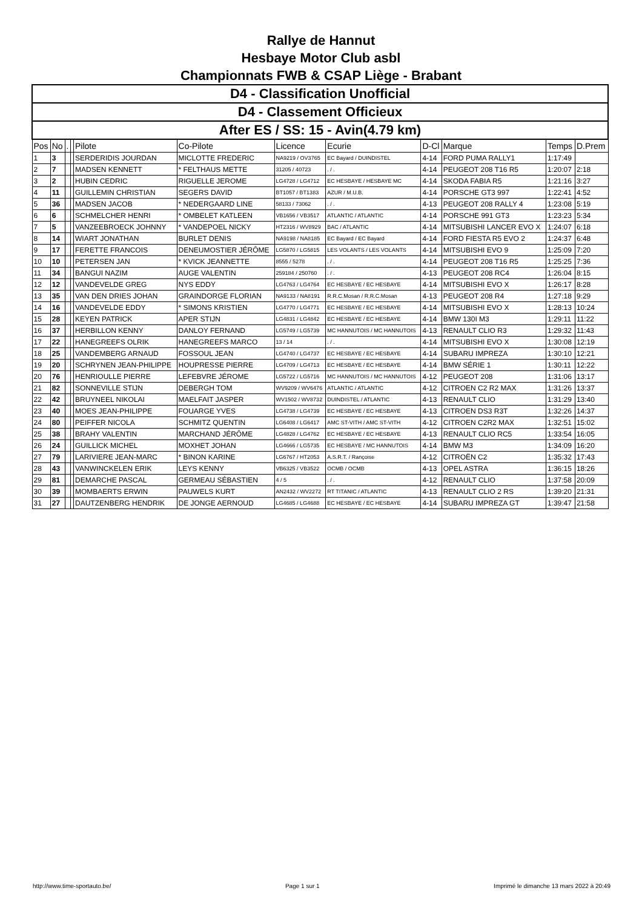Rallye de Hannut
Hesbaye Motor Club asbl
Championnats FWB & CSAP Liège - Brabant
| D4 - Classification Unofficial | | | | | | | | | | | |
| D4 - Classement Officieux | | | | | | | | | | | |
| After ES / SS: 15 - Avin(4.79 km) | | | | | | | | | | | |
| Pos | No | . | | Pilote | Co-Pilote | Licence | Ecurie | D-Cl | Marque | Temps | D.Prem |
| 1 | 3 | | | SERDERIDIS JOURDAN | MICLOTTE FREDERIC | NA9219 / OV3765 | EC Bayard / DUINDISTEL | 4-14 | FORD PUMA RALLY1 | 1:17:49 | |
| 2 | 7 | | | MADSEN KENNETT | * FELTHAUS METTE | 31205 / 40723 | . / . | 4-14 | PEUGEOT 208 T16 R5 | 1:20:07 | 2:18 |
| 3 | 2 | | | HUBIN CEDRIC | RIGUELLE JEROME | LG4728 / LG4712 | EC HESBAYE / HESBAYE MC | 4-14 | SKODA FABIA R5 | 1:21:16 | 3:27 |
| 4 | 11 | | | GUILLEMIN CHRISTIAN | SEGERS DAVID | BT1057 / BT1383 | AZUR / M.U.B. | 4-14 | PORSCHE GT3 997 | 1:22:41 | 4:52 |
| 5 | 36 | | | MADSEN JACOB | * NEDERGAARD LINE | 58133 / 73062 | . / . | 4-13 | PEUGEOT 208 RALLY 4 | 1:23:08 | 5:19 |
| 6 | 6 | | | SCHMELCHER HENRI | * OMBELET KATLEEN | VB1656 / VB3517 | ATLANTIC / ATLANTIC | 4-14 | PORSCHE 991 GT3 | 1:23:23 | 5:34 |
| 7 | 5 | | | VANZEEBROECK JOHNNY | * VANDEPOEL NICKY | HT2316 / WV8929 | BAC / ATLANTIC | 4-14 | MITSUBISHI LANCER EVO X | 1:24:07 | 6:18 |
| 8 | 14 | | | WIART JONATHAN | BURLET DENIS | NA9198 / NA8185 | EC Bayard / EC Bayard | 4-14 | FORD FIESTA R5 EVO 2 | 1:24:37 | 6:48 |
| 9 | 17 | | | FERETTE FRANCOIS | DENEUMOSTIER JÉRÔME | LG5870 / LG5815 | LES VOLANTS / LES VOLANTS | 4-14 | MITSUBISHI EVO 9 | 1:25:09 | 7:20 |
| 10 | 10 | | | PETERSEN JAN | * KVICK JEANNETTE | 8555 / 5278 | . / . | 4-14 | PEUGEOT 208 T16 R5 | 1:25:25 | 7:36 |
| 11 | 34 | | | BANGUI NAZIM | AUGE VALENTIN | 259184 / 250760 | . / . | 4-13 | PEUGEOT 208 RC4 | 1:26:04 | 8:15 |
| 12 | 12 | | | VANDEVELDE GREG | NYS EDDY | LG4763 / LG4764 | EC HESBAYE / EC HESBAYE | 4-14 | MITSUBISHI EVO X | 1:26:17 | 8:28 |
| 13 | 35 | | | VAN DEN DRIES JOHAN | GRAINDORGE FLORIAN | NA9133 / NA8191 | R.R.C.Mosan / R.R.C.Mosan | 4-13 | PEUGEOT 208 R4 | 1:27:18 | 9:29 |
| 14 | 16 | | | VANDEVELDE EDDY | * SIMONS KRISTIEN | LG4770 / LG4771 | EC HESBAYE / EC HESBAYE | 4-14 | MITSUBISHI EVO X | 1:28:13 | 10:24 |
| 15 | 28 | | | KEYEN PATRICK | APER STIJN | LG4831 / LG4842 | EC HESBAYE / EC HESBAYE | 4-14 | BMW 130I M3 | 1:29:11 | 11:22 |
| 16 | 37 | | | HERBILLON KENNY | DANLOY FERNAND | LG5749 / LG5739 | MC HANNUTOIS / MC HANNUTOIS | 4-13 | RENAULT CLIO R3 | 1:29:32 | 11:43 |
| 17 | 22 | | | HANEGREEFS OLRIK | HANEGREEFS MARCO | 13 / 14 | . / . | 4-14 | MITSUBISHI EVO X | 1:30:08 | 12:19 |
| 18 | 25 | | | VANDEMBERG ARNAUD | FOSSOUL JEAN | LG4740 / LG4737 | EC HESBAYE / EC HESBAYE | 4-14 | SUBARU IMPREZA | 1:30:10 | 12:21 |
| 19 | 20 | | | SCHRYNEN JEAN-PHILIPPE | HOUPRESSE PIERRE | LG4709 / LG4713 | EC HESBAYE / EC HESBAYE | 4-14 | BMW SÉRIE 1 | 1:30:11 | 12:22 |
| 20 | 76 | | | HENRIOULLE PIERRE | LEFEBVRE JÉROME | LG5722 / LG5716 | MC HANNUTOIS / MC HANNUTOIS | 4-12 | PEUGEOT 208 | 1:31:06 | 13:17 |
| 21 | 82 | | | SONNEVILLE STIJN | DEBERGH TOM | WV9209 / WV6476 | ATLANTIC / ATLANTIC | 4-12 | CITROEN C2 R2 MAX | 1:31:26 | 13:37 |
| 22 | 42 | | | BRUYNEEL NIKOLAI | MAELFAIT JASPER | WV1502 / WV8732 | DUINDISTEL / ATLANTIC | 4-13 | RENAULT CLIO | 1:31:29 | 13:40 |
| 23 | 40 | | | MOES JEAN-PHILIPPE | FOUARGE YVES | LG4738 / LG4739 | EC HESBAYE / EC HESBAYE | 4-13 | CITROEN DS3 R3T | 1:32:26 | 14:37 |
| 24 | 80 | | | PEIFFER NICOLA | SCHMITZ QUENTIN | LG6408 / LG6417 | AMC ST-VITH / AMC ST-VITH | 4-12 | CITROEN C2R2 MAX | 1:32:51 | 15:02 |
| 25 | 38 | | | BRAHY VALENTIN | MARCHAND JÉRÔME | LG4828 / LG4762 | EC HESBAYE / EC HESBAYE | 4-13 | RENAULT CLIO RC5 | 1:33:54 | 16:05 |
| 26 | 24 | | | GUILLICK MICHEL | MOXHET JOHAN | LG4666 / LG5735 | EC HESBAYE / MC HANNUTOIS | 4-14 | BMW M3 | 1:34:09 | 16:20 |
| 27 | 79 | | | LARIVIERE JEAN-MARC | * BINON KARINE | LG6767 / HT2053 | A.S.R.T. / Rançoise | 4-12 | CITROËN C2 | 1:35:32 | 17:43 |
| 28 | 43 | | | VANWINCKELEN ERIK | LEYS KENNY | VB6325 / VB3522 | OCMB / OCMB | 4-13 | OPEL ASTRA | 1:36:15 | 18:26 |
| 29 | 81 | | | DEMARCHE PASCAL | GERMEAU SÉBASTIEN | 4 / 5 | . / . | 4-12 | RENAULT CLIO | 1:37:58 | 20:09 |
| 30 | 39 | | | MOMBAERTS ERWIN | PAUWELS KURT | AN2432 / WV2272 | RT TITANIC / ATLANTIC | 4-13 | RENAULT CLIO 2 RS | 1:39:20 | 21:31 |
| 31 | 27 | | | DAUTZENBERG HENDRIK | DE JONGE AERNOUD | LG4685 / LG4688 | EC HESBAYE / EC HESBAYE | 4-14 | SUBARU IMPREZA GT | 1:39:47 | 21:58 |
http://www.time-sportauto.be/ Page 1 sur 1 Imprimé le dimanche 13 mars 2022 à 20:49